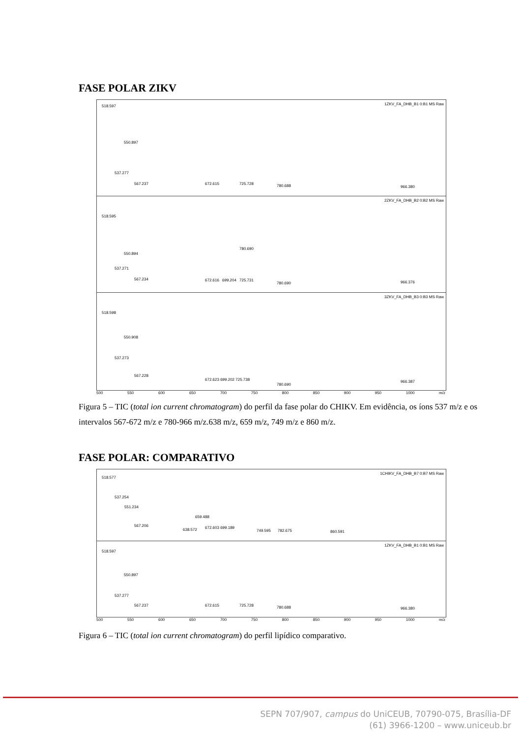FASE POLAR ZIKV
1ZKV_FA_DHB_B1 0:B1 MS Raw 518.597
550.897
537.277
567.237 672.615 725.728 780.688 966.380
2ZKV_FA_DHB_B2 0:B2 MS Raw
518.595
780.690
550.894
537.271
567.234 672.616 699.204 725.731
780.690 966.376
3ZKV_FA_DHB_B3 0:B3 MS Raw
518.598
550.908
537.273
567.228
672.623 699.202 725.738
780.690
966.387
500 550 600 650 700 750 800 850 900 950 1000 m/z
Figura 5 – TIC (total ion current chromatogram) do perfil da fase polar do CHIKV. Em evidência, os íons 537 m/z e os intervalos 567-672 m/z e 780-966 m/z.638 m/z, 659 m/z, 749 m/z e 860 m/z.
FASE POLAR: COMPARATIVO
1CHIKV_FA_DHB_B7 0:B7 MS Raw
518.577
537.254
551.234
659.488
567.206
638.572 672.603 699.189
749.595 782.675 860.591
1ZKV_FA_DHB_B1 0:B1 MS Raw
518.597
550.897
537.277
567.237 672.615 725.728 780.688 966.380
500 550 600 650 700 750 800 850 900 950 1000 m/z
Figura 6 – TIC (total ion current chromatogram) do perfil lipídico comparativo.
SEPN 707/907, campus do UniCEUB, 70790-075, Brasília-DF
(61) 3966-1200 – www.uniceub.br